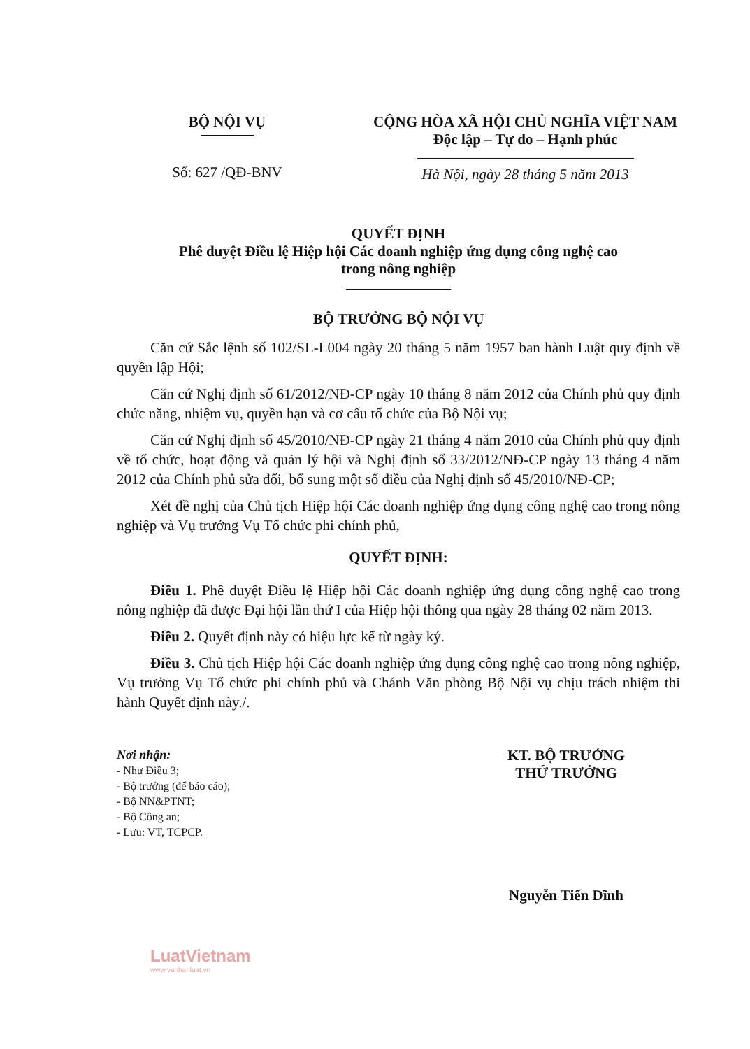BỘ NỘI VỤ
Số: 627 /QĐ-BNV
CỘNG HÒA XÃ HỘI CHỦ NGHĨA VIỆT NAM
Độc lập – Tự do – Hạnh phúc
Hà Nội, ngày 28 tháng 5 năm 2013
QUYẾT ĐỊNH
Phê duyệt Điều lệ Hiệp hội Các doanh nghiệp ứng dụng công nghệ cao
trong nông nghiệp
BỘ TRƯỞNG BỘ NỘI VỤ
Căn cứ Sắc lệnh số 102/SL-L004 ngày 20 tháng 5 năm 1957 ban hành Luật quy định về quyền lập Hội;
Căn cứ Nghị định số 61/2012/NĐ-CP ngày 10 tháng 8 năm 2012 của Chính phủ quy định chức năng, nhiệm vụ, quyền hạn và cơ cấu tổ chức của Bộ Nội vụ;
Căn cứ Nghị định số 45/2010/NĐ-CP ngày 21 tháng 4 năm 2010 của Chính phủ quy định về tổ chức, hoạt động và quản lý hội và Nghị định số 33/2012/NĐ-CP ngày 13 tháng 4 năm 2012 của Chính phủ sửa đổi, bổ sung một số điều của Nghị định số 45/2010/NĐ-CP;
Xét đề nghị của Chủ tịch Hiệp hội Các doanh nghiệp ứng dụng công nghệ cao trong nông nghiệp và Vụ trưởng Vụ Tổ chức phi chính phủ,
QUYẾT ĐỊNH:
Điều 1. Phê duyệt Điều lệ Hiệp hội Các doanh nghiệp ứng dụng công nghệ cao trong nông nghiệp đã được Đại hội lần thứ I của Hiệp hội thông qua ngày 28 tháng 02 năm 2013.
Điều 2. Quyết định này có hiệu lực kể từ ngày ký.
Điều 3. Chủ tịch Hiệp hội Các doanh nghiệp ứng dụng công nghệ cao trong nông nghiệp, Vụ trưởng Vụ Tổ chức phi chính phủ và Chánh Văn phòng Bộ Nội vụ chịu trách nhiệm thi hành Quyết định này./.
Nơi nhận:
- Như Điều 3;
- Bộ trưởng (để báo cáo);
- Bộ NN&PTNT;
- Bộ Công an;
- Lưu: VT, TCPCP.
KT. BỘ TRƯỞNG
THỨ TRƯỞNG
Nguyễn Tiến Dĩnh
LuatVietnam
www.vanbanluat.vn